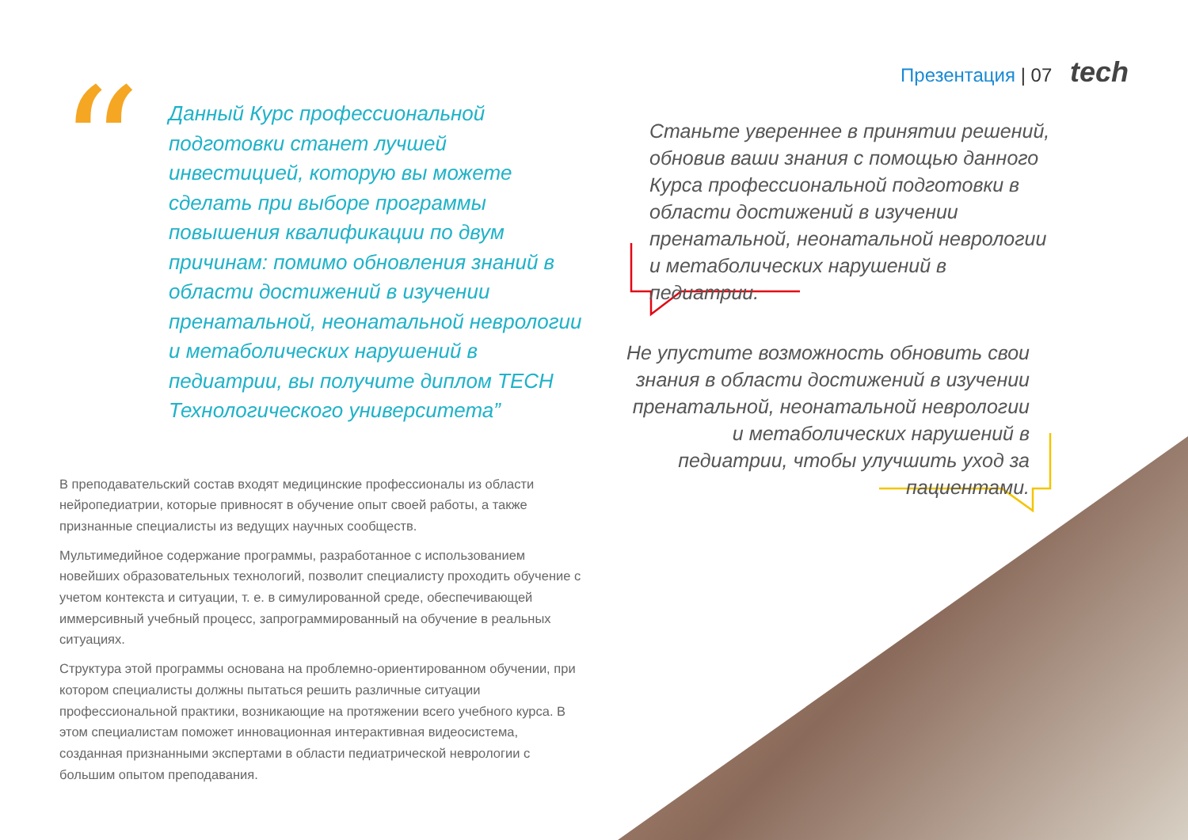Презентация | 07 tech
“
Данный Курс профессиональной подготовки станет лучшей инвестицией, которую вы можете сделать при выборе программы повышения квалификации по двум причинам: помимо обновления знаний в области достижений в изучении пренатальной, неонатальной неврологии и метаболических нарушений в педиатрии, вы получите диплом TECH Технологического университета”
В преподавательский состав входят медицинские профессионалы из области нейропедиатрии, которые привносят в обучение опыт своей работы, а также признанные специалисты из ведущих научных сообществ.
Мультимедийное содержание программы, разработанное с использованием новейших образовательных технологий, позволит специалисту проходить обучение с учетом контекста и ситуации, т. е. в симулированной среде, обеспечивающей иммерсивный учебный процесс, запрограммированный на обучение в реальных ситуациях.
Структура этой программы основана на проблемно-ориентированном обучении, при котором специалисты должны пытаться решить различные ситуации профессиональной практики, возникающие на протяжении всего учебного курса. В этом специалистам поможет инновационная интерактивная видеосистема, созданная признанными экспертами в области педиатрической неврологии с большим опытом преподавания.
Станьте увереннее в принятии решений, обновив ваши знания с помощью данного Курса профессиональной подготовки в области достижений в изучении пренатальной, неонатальной неврологии и метаболических нарушений в педиатрии.
Не упустите возможность обновить свои знания в области достижений в изучении пренатальной, неонатальной неврологии и метаболических нарушений в педиатрии, чтобы улучшить уход за пациентами.